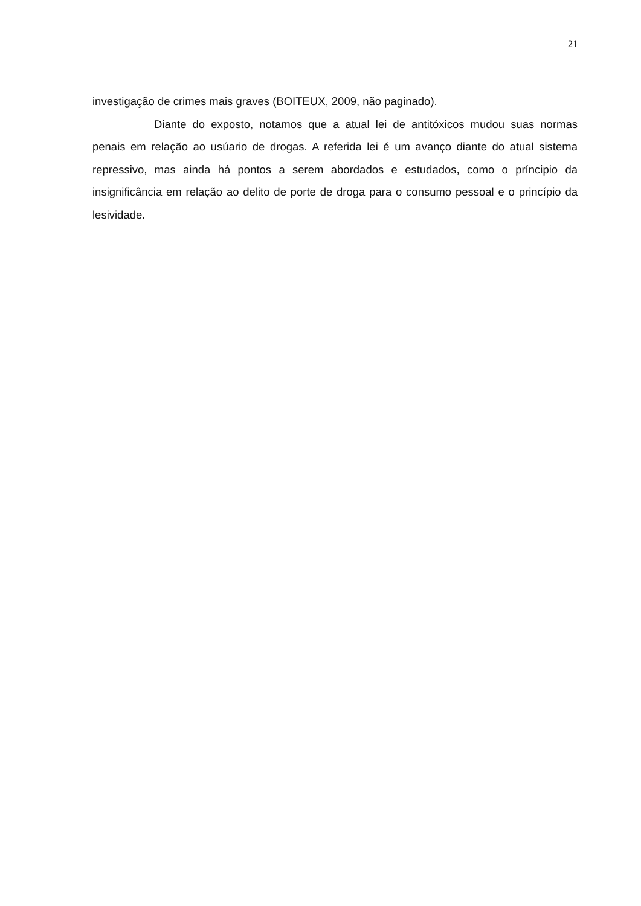21
investigação de crimes mais graves (BOITEUX, 2009, não paginado).
Diante do exposto, notamos que a atual lei de antitóxicos mudou suas normas penais em relação ao usúario de drogas. A referida lei é um avanço diante do atual sistema repressivo, mas ainda há pontos a serem abordados e estudados, como o príncipio da insignificância em relação ao delito de porte de droga para o consumo pessoal e o princípio da lesividade.